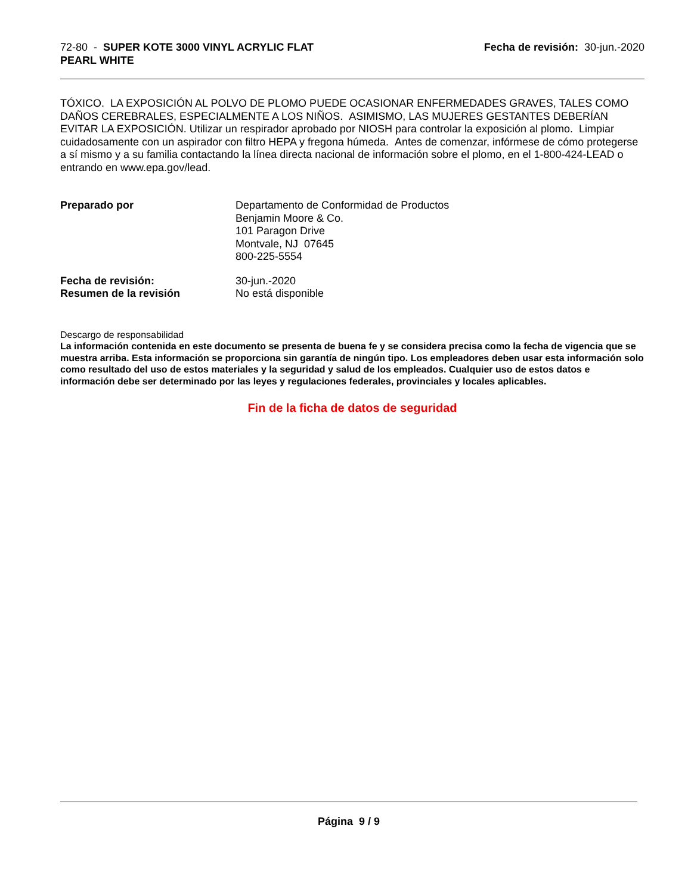72-80 - SUPER KOTE 3000 VINYL ACRYLIC FLAT
PEARL WHITE
Fecha de revisión: 30-jun.-2020
TÓXICO. LA EXPOSICIÓN AL POLVO DE PLOMO PUEDE OCASIONAR ENFERMEDADES GRAVES, TALES COMO DAÑOS CEREBRALES, ESPECIALMENTE A LOS NIÑOS. ASIMISMO, LAS MUJERES GESTANTES DEBERÍAN EVITAR LA EXPOSICIÓN. Utilizar un respirador aprobado por NIOSH para controlar la exposición al plomo. Limpiar cuidadosamente con un aspirador con filtro HEPA y fregona húmeda. Antes de comenzar, infórmese de cómo protegerse a sí mismo y a su familia contactando la línea directa nacional de información sobre el plomo, en el 1-800-424-LEAD o entrando en www.epa.gov/lead.
Preparado por Departamento de Conformidad de Productos
Benjamin Moore & Co.
101 Paragon Drive
Montvale, NJ 07645
800-225-5554
Fecha de revisión: 30-jun.-2020
Resumen de la revisión No está disponible
Descargo de responsabilidad
La información contenida en este documento se presenta de buena fe y se considera precisa como la fecha de vigencia que se muestra arriba. Esta información se proporciona sin garantía de ningún tipo. Los empleadores deben usar esta información solo como resultado del uso de estos materiales y la seguridad y salud de los empleados. Cualquier uso de estos datos e información debe ser determinado por las leyes y regulaciones federales, provinciales y locales aplicables.
Fin de la ficha de datos de seguridad
Página 9 / 9